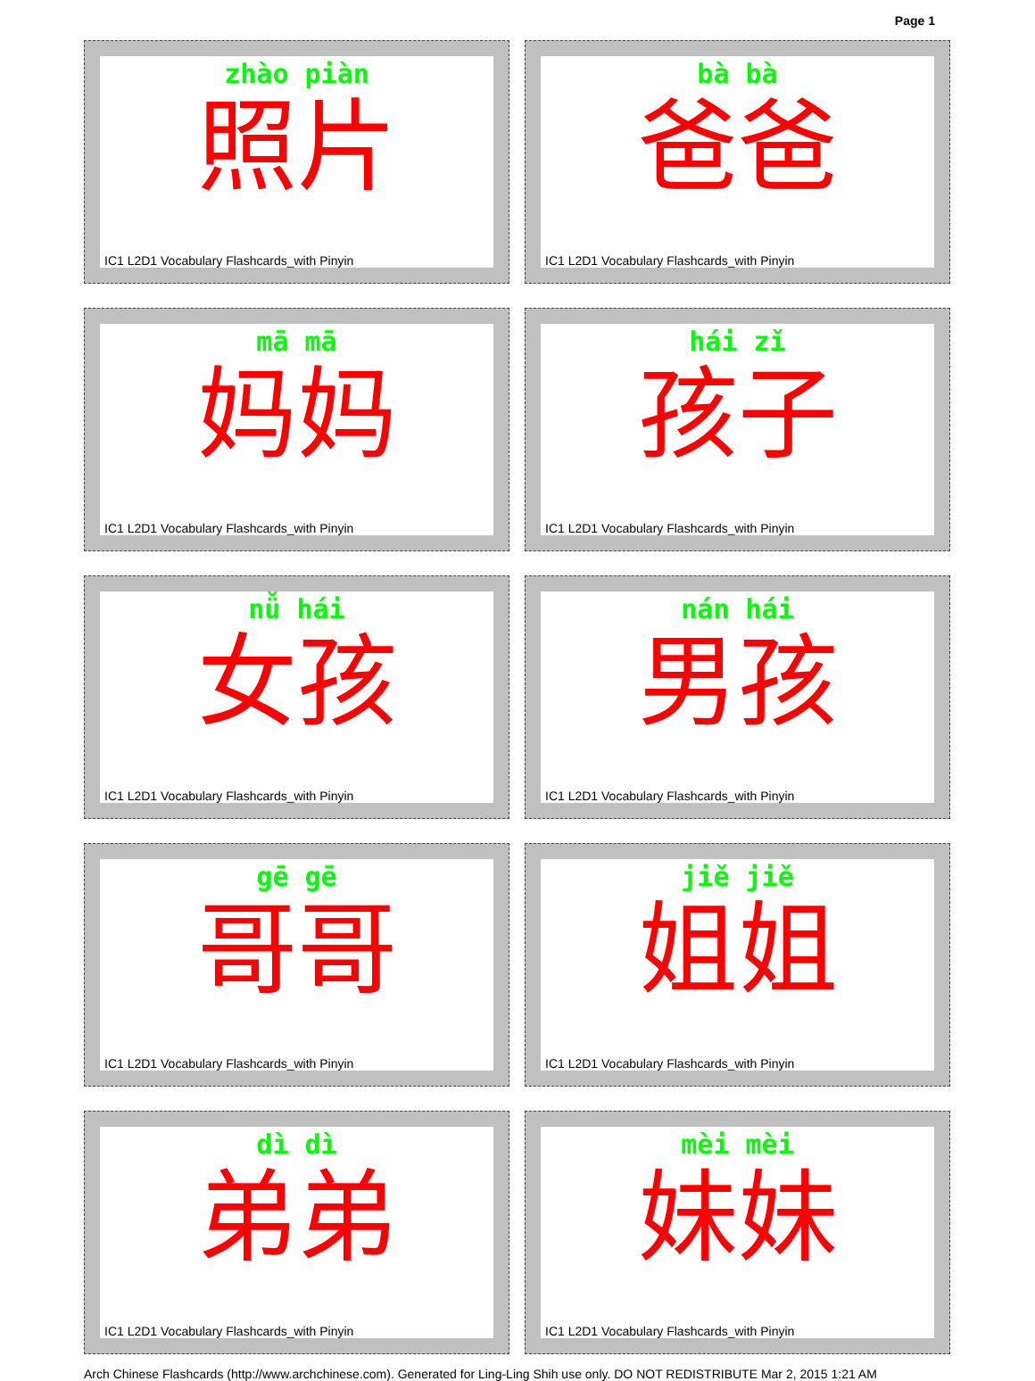Page 1
zhào piàn
照片
IC1 L2D1 Vocabulary Flashcards_with Pinyin
bà bà
爸爸
IC1 L2D1 Vocabulary Flashcards_with Pinyin
mā mā
妈妈
IC1 L2D1 Vocabulary Flashcards_with Pinyin
hái zǐ
孩子
IC1 L2D1 Vocabulary Flashcards_with Pinyin
nǚ hái
女孩
IC1 L2D1 Vocabulary Flashcards_with Pinyin
nán hái
男孩
IC1 L2D1 Vocabulary Flashcards_with Pinyin
gē gē
哥哥
IC1 L2D1 Vocabulary Flashcards_with Pinyin
jiě jiě
姐姐
IC1 L2D1 Vocabulary Flashcards_with Pinyin
dì dì
弟弟
IC1 L2D1 Vocabulary Flashcards_with Pinyin
mèi mèi
妹妹
IC1 L2D1 Vocabulary Flashcards_with Pinyin
Arch Chinese Flashcards (http://www.archchinese.com). Generated for Ling-Ling Shih use only. DO NOT REDISTRIBUTE Mar 2, 2015 1:21 AM